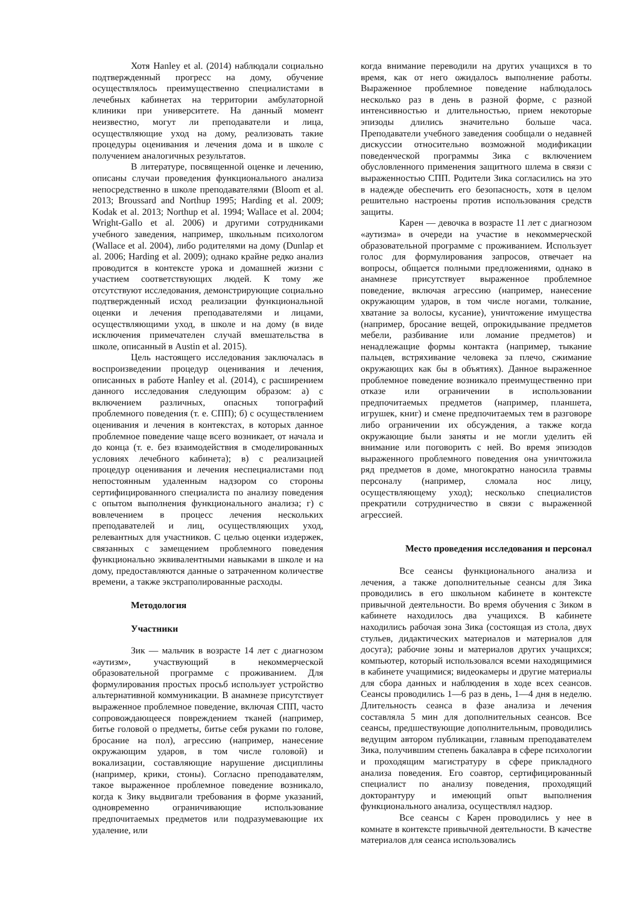Хотя Hanley et al. (2014) наблюдали социально подтвержденный прогресс на дому, обучение осуществлялось преимущественно специалистами в лечебных кабинетах на территории амбулаторной клиники при университете. На данный момент неизвестно, могут ли преподаватели и лица, осуществляющие уход на дому, реализовать такие процедуры оценивания и лечения дома и в школе с получением аналогичных результатов.
В литературе, посвященной оценке и лечению, описаны случаи проведения функционального анализа непосредственно в школе преподавателями (Bloom et al. 2013; Broussard and Northup 1995; Harding et al. 2009; Kodak et al. 2013; Northup et al. 1994; Wallace et al. 2004; Wright-Gallo et al. 2006) и другими сотрудниками учебного заведения, например, школьным психологом (Wallace et al. 2004), либо родителями на дому (Dunlap et al. 2006; Harding et al. 2009); однако крайне редко анализ проводится в контексте урока и домашней жизни с участием соответствующих людей. К тому же отсутствуют исследования, демонстрирующие социально подтвержденный исход реализации функциональной оценки и лечения преподавателями и лицами, осуществляющими уход, в школе и на дому (в виде исключения примечателен случай вмешательства в школе, описанный в Austin et al. 2015).
Цель настоящего исследования заключалась в воспроизведении процедур оценивания и лечения, описанных в работе Hanley et al. (2014), с расширением данного исследования следующим образом: а) с включением различных, опасных топографий проблемного поведения (т. е. СПП); б) с осуществлением оценивания и лечения в контекстах, в которых данное проблемное поведение чаще всего возникает, от начала и до конца (т. е. без взаимодействия в смоделированных условиях лечебного кабинета); в) с реализацией процедур оценивания и лечения неспециалистами под непостоянным удаленным надзором со стороны сертифицированного специалиста по анализу поведения с опытом выполнения функционального анализа; г) с вовлечением в процесс лечения нескольких преподавателей и лиц, осуществляющих уход, релевантных для участников. С целью оценки издержек, связанных с замещением проблемного поведения функционально эквивалентными навыками в школе и на дому, предоставляются данные о затраченном количестве времени, а также экстраполированные расходы.
Методология
Участники
Зик — мальчик в возрасте 14 лет с диагнозом «аутизм», участвующий в некоммерческой образовательной программе с проживанием. Для формулирования простых просьб использует устройство альтернативной коммуникации. В анамнезе присутствует выраженное проблемное поведение, включая СПП, часто сопровождающееся повреждением тканей (например, битье головой о предметы, битье себя руками по голове, бросание на пол), агрессию (например, нанесение окружающим ударов, в том числе головой) и вокализации, составляющие нарушение дисциплины (например, крики, стоны). Согласно преподавателям, такое выраженное проблемное поведение возникало, когда к Зику выдвигали требования в форме указаний, одновременно ограничивающие использование предпочитаемых предметов или подразумевающие их удаление, или
когда внимание переводили на других учащихся в то время, как от него ожидалось выполнение работы. Выраженное проблемное поведение наблюдалось несколько раз в день в разной форме, с разной интенсивностью и длительностью, прием некоторые эпизоды длились значительно больше часа. Преподаватели учебного заведения сообщали о недавней дискуссии относительно возможной модификации поведенческой программы Зика с включением обусловленного применения защитного шлема в связи с выраженностью СПП. Родители Зика согласились на это в надежде обеспечить его безопасность, хотя в целом решительно настроены против использования средств защиты.
Карен — девочка в возрасте 11 лет с диагнозом «аутизма» в очереди на участие в некоммерческой образовательной программе с проживанием. Использует голос для формулирования запросов, отвечает на вопросы, общается полными предложениями, однако в анамнезе присутствует выраженное проблемное поведение, включая агрессию (например, нанесение окружающим ударов, в том числе ногами, толкание, хватание за волосы, кусание), уничтожение имущества (например, бросание вещей, опрокидывание предметов мебели, разбивание или ломание предметов) и ненадлежащие формы контакта (например, тыкание пальцев, встряхивание человека за плечо, сжимание окружающих как бы в объятиях). Данное выраженное проблемное поведение возникало преимущественно при отказе или ограничении в использовании предпочитаемых предметов (например, планшета, игрушек, книг) и смене предпочитаемых тем в разговоре либо ограничении их обсуждения, а также когда окружающие были заняты и не могли уделить ей внимание или поговорить с ней. Во время эпизодов выраженного проблемного поведения она уничтожила ряд предметов в доме, многократно наносила травмы персоналу (например, сломала нос лицу, осуществляющему уход); несколько специалистов прекратили сотрудничество в связи с выраженной агрессией.
Место проведения исследования и персонал
Все сеансы функционального анализа и лечения, а также дополнительные сеансы для Зика проводились в его школьном кабинете в контексте привычной деятельности. Во время обучения с Зиком в кабинете находилось два учащихся. В кабинете находились рабочая зона Зика (состоящая из стола, двух стульев, дидактических материалов и материалов для досуга); рабочие зоны и материалов других учащихся; компьютер, который использовался всеми находящимися в кабинете учащимися; видеокамеры и другие материалы для сбора данных и наблюдения в ходе всех сеансов. Сеансы проводились 1—6 раз в день, 1—4 дня в неделю. Длительность сеанса в фазе анализа и лечения составляла 5 мин для дополнительных сеансов. Все сеансы, предшествующие дополнительным, проводились ведущим автором публикации, главным преподавателем Зика, получившим степень бакалавра в сфере психологии и проходящим магистратуру в сфере прикладного анализа поведения. Его соавтор, сертифицированный специалист по анализу поведения, проходящий докторантуру и имеющий опыт выполнения функционального анализа, осуществлял надзор.
Все сеансы с Карен проводились у нее в комнате в контексте привычной деятельности. В качестве материалов для сеанса использовались